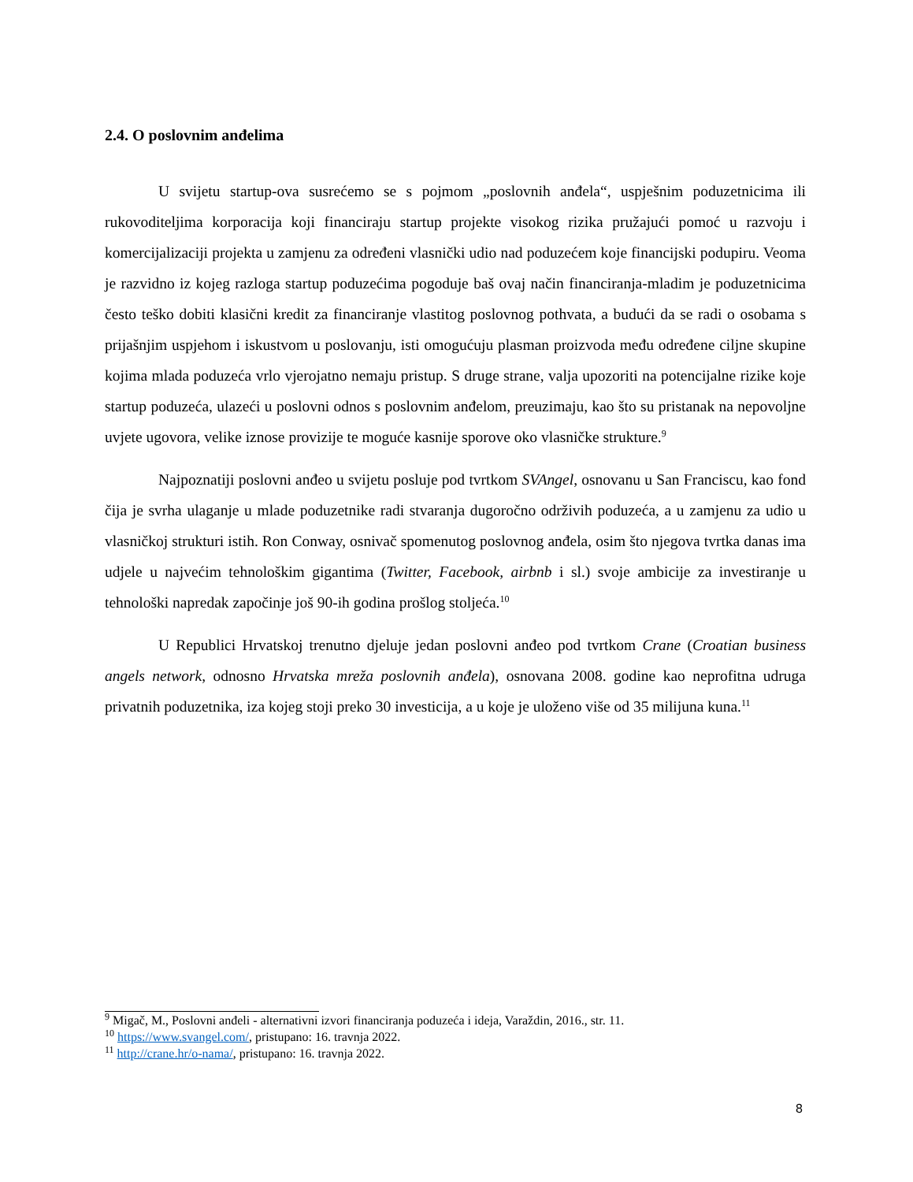2.4. O poslovnim anđelima
U svijetu startup-ova susrećemo se s pojmom „poslovnih anđela“, uspješnim poduzetnicima ili rukovoditeljima korporacija koji financiraju startup projekte visokog rizika pružajući pomoć u razvoju i komercijalizaciji projekta u zamjenu za određeni vlasnički udio nad poduzećem koje financijski podupiru. Veoma je razvidno iz kojeg razloga startup poduzećima pogoduje baš ovaj način financiranja-mladim je poduzetnicima često teško dobiti klasični kredit za financiranje vlastitog poslovnog pothvata, a budući da se radi o osobama s prijašnjim uspjehom i iskustvom u poslovanju, isti omogućuju plasman proizvoda među određene ciljne skupine kojima mlada poduzeća vrlo vjerojatno nemaju pristup. S druge strane, valja upozoriti na potencijalne rizike koje startup poduzeća, ulazeći u poslovni odnos s poslovnim anđelom, preuzimaju, kao što su pristanak na nepovoljne uvjete ugovora, velike iznose provizije te moguće kasnije sporove oko vlasničke strukture.<sup>9</sup>
Najpoznatiji poslovni anđeo u svijetu posluje pod tvrtkom SVAngel, osnovanu u San Franciscu, kao fond čija je svrha ulaganje u mlade poduzetnike radi stvaranja dugoročno održivih poduzeća, a u zamjenu za udio u vlasničkoj strukturi istih. Ron Conway, osnivač spomenutog poslovnog anđela, osim što njegova tvrtka danas ima udjele u najvećim tehnološkim gigantima (Twitter, Facebook, airbnb i sl.) svoje ambicije za investiranje u tehnološki napredak započinje još 90-ih godina prošlog stoljeća.<sup>10</sup>
U Republici Hrvatskoj trenutno djeluje jedan poslovni anđeo pod tvrtkom Crane (Croatian business angels network, odnosno Hrvatska mreža poslovnih anđela), osnovana 2008. godine kao neprofitna udruga privatnih poduzetnika, iza kojeg stoji preko 30 investicija, a u koje je uloženo više od 35 milijuna kuna.<sup>11</sup>
<sup>9</sup> Migač, M., Poslovni anđeli - alternativni izvori financiranja poduzeća i ideja, Varaždin, 2016., str. 11.
<sup>10</sup> https://www.svangel.com/, pristupano: 16. travnja 2022.
<sup>11</sup> http://crane.hr/o-nama/, pristupano: 16. travnja 2022.
8